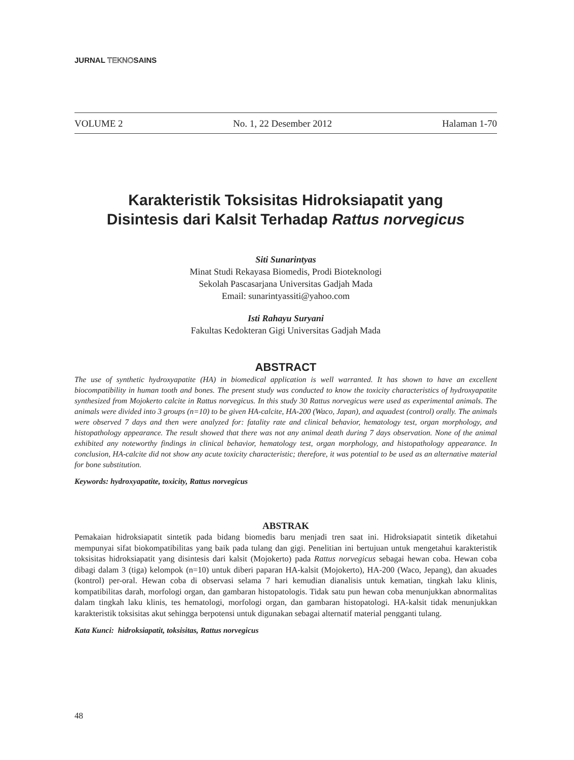JURNAL TEKNOSAINS
VOLUME 2 No. 1, 22 Desember 2012 Halaman 1-70
Karakteristik Toksisitas Hidroksiapatit yang
Disintesis dari Kalsit Terhadap Rattus norvegicus
Siti Sunarintyas
Minat Studi Rekayasa Biomedis, Prodi Bioteknologi
Sekolah Pascasarjana Universitas Gadjah Mada
Email: sunarintyassiti@yahoo.com
Isti Rahayu Suryani
Fakultas Kedokteran Gigi Universitas Gadjah Mada
ABSTRACT
The use of synthetic hydroxyapatite (HA) in biomedical application is well warranted. It has shown to have an excellent biocompatibility in human tooth and bones. The present study was conducted to know the toxicity characteristics of hydroxyapatite synthesized from Mojokerto calcite in Rattus norvegicus. In this study 30 Rattus norvegicus were used as experimental animals. The animals were divided into 3 groups (n=10) to be given HA-calcite, HA-200 (Waco, Japan), and aquadest (control) orally. The animals were observed 7 days and then were analyzed for: fatality rate and clinical behavior, hematology test, organ morphology, and histopathology appearance. The result showed that there was not any animal death during 7 days observation. None of the animal exhibited any noteworthy findings in clinical behavior, hematology test, organ morphology, and histopathology appearance. In conclusion, HA-calcite did not show any acute toxicity characteristic; therefore, it was potential to be used as an alternative material for bone substitution.
Keywords: hydroxyapatite, toxicity, Rattus norvegicus
ABSTRAK
Pemakaian hidroksiapatit sintetik pada bidang biomedis baru menjadi tren saat ini. Hidroksiapatit sintetik diketahui mempunyai sifat biokompatibilitas yang baik pada tulang dan gigi. Penelitian ini bertujuan untuk mengetahui karakteristik toksisitas hidroksiapatit yang disintesis dari kalsit (Mojokerto) pada Rattus norvegicus sebagai hewan coba. Hewan coba dibagi dalam 3 (tiga) kelompok (n=10) untuk diberi paparan HA-kalsit (Mojokerto), HA-200 (Waco, Jepang), dan akuades (kontrol) per-oral. Hewan coba di observasi selama 7 hari kemudian dianalisis untuk kematian, tingkah laku klinis, kompatibilitas darah, morfologi organ, dan gambaran histopatologis. Tidak satu pun hewan coba menunjukkan abnormalitas dalam tingkah laku klinis, tes hematologi, morfologi organ, dan gambaran histopatologi. HA-kalsit tidak menunjukkan karakteristik toksisitas akut sehingga berpotensi untuk digunakan sebagai alternatif material pengganti tulang.
Kata Kunci: hidroksiapatit, toksisitas, Rattus norvegicus
48